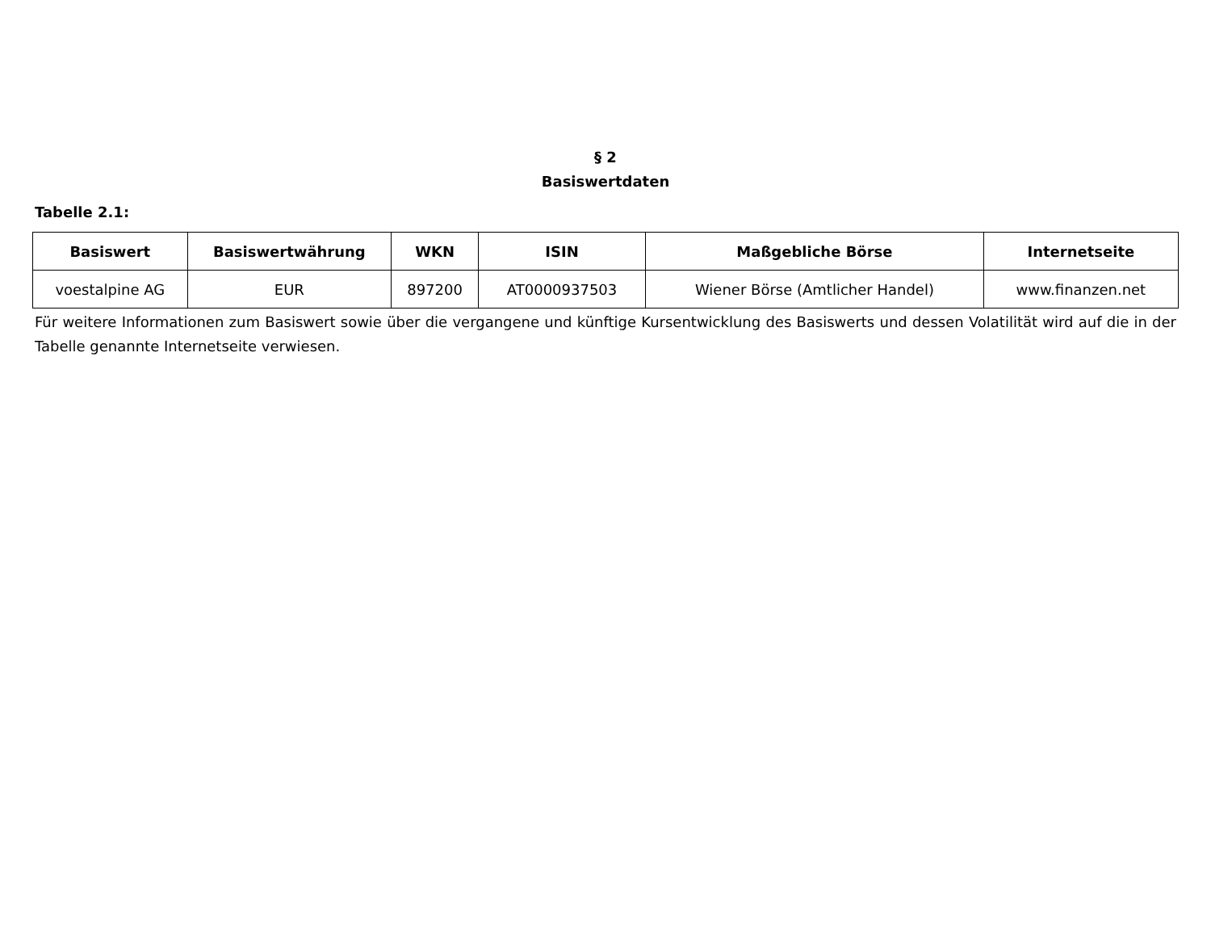§ 2
Basiswertdaten
Tabelle 2.1:
| Basiswert | Basiswertwährung | WKN | ISIN | Maßgebliche Börse | Internetseite |
| --- | --- | --- | --- | --- | --- |
| voestalpine AG | EUR | 897200 | AT0000937503 | Wiener Börse (Amtlicher Handel) | www.finanzen.net |
Für weitere Informationen zum Basiswert sowie über die vergangene und künftige Kursentwicklung des Basiswerts und dessen Volatilität wird auf die in der Tabelle genannte Internetseite verwiesen.